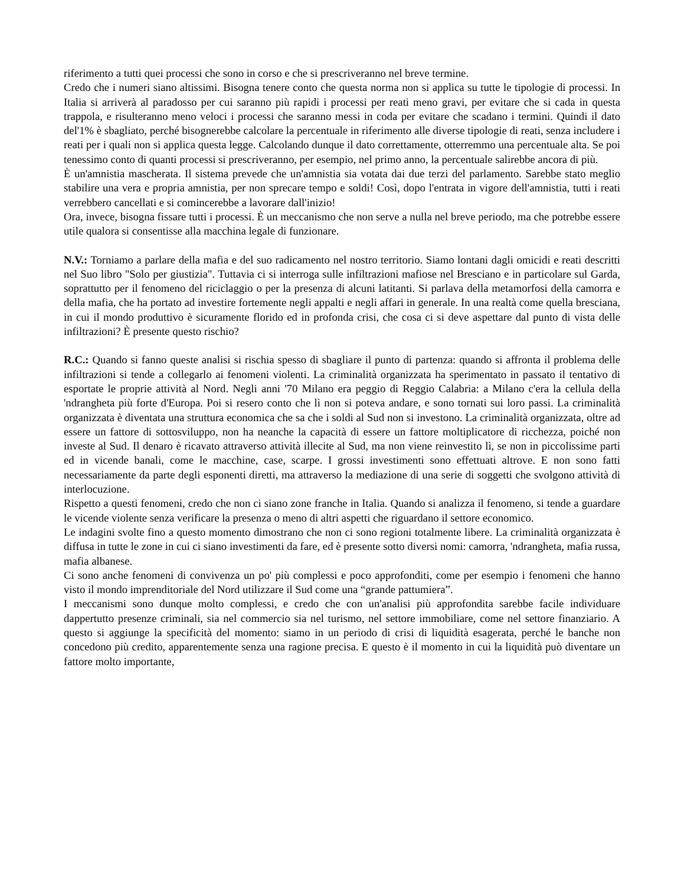riferimento a tutti quei processi che sono in corso e che si prescriveranno nel breve termine.
Credo che i numeri siano altissimi. Bisogna tenere conto che questa norma non si applica su tutte le tipologie di processi. In Italia si arriverà al paradosso per cui saranno più rapidi i processi per reati meno gravi, per evitare che si cada in questa trappola, e risulteranno meno veloci i processi che saranno messi in coda per evitare che scadano i termini. Quindi il dato del'1% è sbagliato, perché bisognerebbe calcolare la percentuale in riferimento alle diverse tipologie di reati, senza includere i reati per i quali non si applica questa legge. Calcolando dunque il dato correttamente, otterremmo una percentuale alta. Se poi tenessimo conto di quanti processi si prescriveranno, per esempio, nel primo anno, la percentuale salirebbe ancora di più.
È un'amnistia mascherata. Il sistema prevede che un'amnistia sia votata dai due terzi del parlamento. Sarebbe stato meglio stabilire una vera e propria amnistia, per non sprecare tempo e soldi! Così, dopo l'entrata in vigore dell'amnistia, tutti i reati verrebbero cancellati e si comincerebbe a lavorare dall'inizio!
Ora, invece, bisogna fissare tutti i processi. È un meccanismo che non serve a nulla nel breve periodo, ma che potrebbe essere utile qualora si consentisse alla macchina legale di funzionare.
N.V.: Torniamo a parlare della mafia e del suo radicamento nel nostro territorio. Siamo lontani dagli omicidi e reati descritti nel Suo libro "Solo per giustizia". Tuttavia ci si interroga sulle infiltrazioni mafiose nel Bresciano e in particolare sul Garda, soprattutto per il fenomeno del riciclaggio o per la presenza di alcuni latitanti. Si parlava della metamorfosi della camorra e della mafia, che ha portato ad investire fortemente negli appalti e negli affari in generale. In una realtà come quella bresciana, in cui il mondo produttivo è sicuramente florido ed in profonda crisi, che cosa ci si deve aspettare dal punto di vista delle infiltrazioni? È presente questo rischio?
R.C.: Quando si fanno queste analisi si rischia spesso di sbagliare il punto di partenza: quando si affronta il problema delle infiltrazioni si tende a collegarlo ai fenomeni violenti. La criminalità organizzata ha sperimentato in passato il tentativo di esportate le proprie attività al Nord. Negli anni '70 Milano era peggio di Reggio Calabria: a Milano c'era la cellula della 'ndrangheta più forte d'Europa. Poi si resero conto che lì non si poteva andare, e sono tornati sui loro passi. La criminalità organizzata è diventata una struttura economica che sa che i soldi al Sud non si investono. La criminalità organizzata, oltre ad essere un fattore di sottosviluppo, non ha neanche la capacità di essere un fattore moltiplicatore di ricchezza, poiché non investe al Sud. Il denaro è ricavato attraverso attività illecite al Sud, ma non viene reinvestito lì, se non in piccolissime parti ed in vicende banali, come le macchine, case, scarpe. I grossi investimenti sono effettuati altrove. E non sono fatti necessariamente da parte degli esponenti diretti, ma attraverso la mediazione di una serie di soggetti che svolgono attività di interlocuzione.
Rispetto a questi fenomeni, credo che non ci siano zone franche in Italia. Quando si analizza il fenomeno, si tende a guardare le vicende violente senza verificare la presenza o meno di altri aspetti che riguardano il settore economico.
Le indagini svolte fino a questo momento dimostrano che non ci sono regioni totalmente libere. La criminalità organizzata è diffusa in tutte le zone in cui ci siano investimenti da fare, ed è presente sotto diversi nomi: camorra, 'ndrangheta, mafia russa, mafia albanese.
Ci sono anche fenomeni di convivenza un po' più complessi e poco approfonditi, come per esempio i fenomeni che hanno visto il mondo imprenditoriale del Nord utilizzare il Sud come una “grande pattumiera”.
I meccanismi sono dunque molto complessi, e credo che con un'analisi più approfondita sarebbe facile individuare dappertutto presenze criminali, sia nel commercio sia nel turismo, nel settore immobiliare, come nel settore finanziario. A questo si aggiunge la specificità del momento: siamo in un periodo di crisi di liquidità esagerata, perché le banche non concedono più credito, apparentemente senza una ragione precisa. E questo è il momento in cui la liquidità può diventare un fattore molto importante,